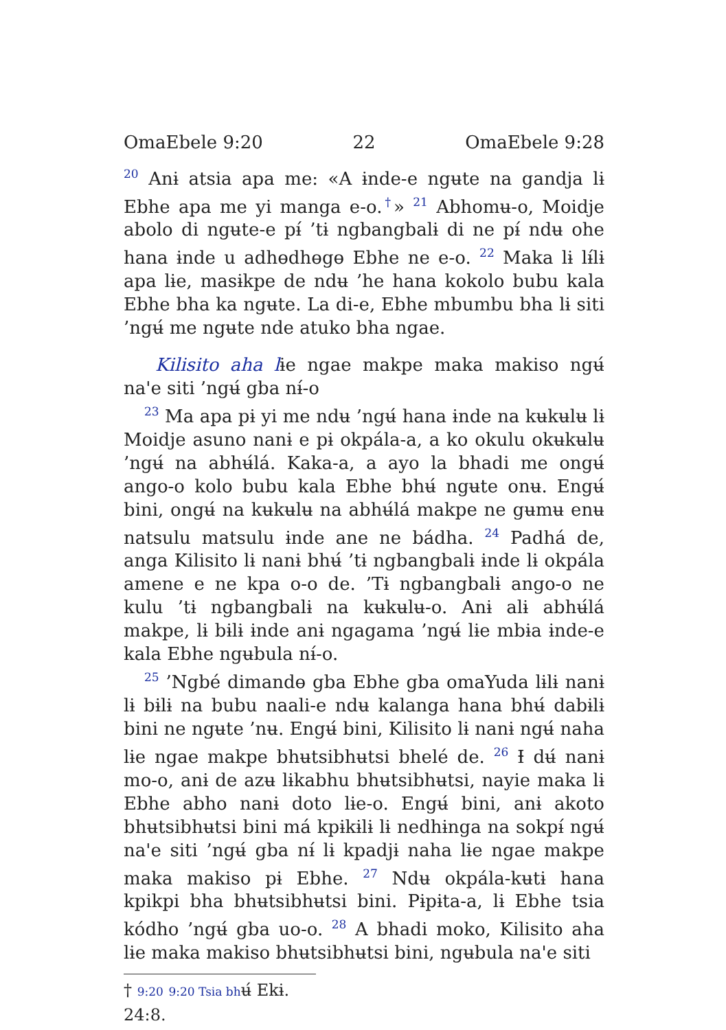OmaEbele 9:20 22 OmaEbele 9:28
<sup>20</sup> Anɨ atsia apa me: «A ɨnde-e ngʉte na gandja lɨ Ebhe apa me yi manga e-o.<sup>†</sup>» <sup>21</sup> Abhomʉ-o, Moidje abolo di ngʉte-e pɨ́ ’tɨ ngbangbalɨ di ne pɨ́ ndʉ ohe hana ɨnde u adhɵdhɵgɵ Ebhe ne e-o. <sup>22</sup> Maka lɨ lɨ́lɨ apa lɨe, masɨkpe de ndʉ ’he hana kokolo bubu kala Ebhe bha ka ngʉte. La di-e, Ebhe mbumbu bha lɨ siti ’ngʉ́ me ngʉte nde atuko bha ngae.
Kilisito aha lɨe ngae makpe maka makiso ngʉ́ na'e siti ’ngʉ́ gba nɨ́-o
<sup>23</sup> Ma apa pɨ yi me ndʉ ’ngʉ́ hana ɨnde na kʉkʉlʉ lɨ Moidje asuno nanɨ e pɨ okpála-a, a ko okulu okʉkʉlʉ ’ngʉ́ na abhʉ́lá. Kaka-a, a ayo la bhadi me ongʉ́ ango-o kolo bubu kala Ebhe bhʉ́ ngʉte onʉ. Engʉ́ bini, ongʉ́ na kʉkʉlʉ na abhʉ́lá makpe ne gʉmʉ enʉ natsulu matsulu ɨnde ane ne bádha. <sup>24</sup> Padhá de, anga Kilisito lɨ nanɨ bhʉ́ ’tɨ ngbangbalɨ ɨnde lɨ okpála amene e ne kpa o-o de. ’Tɨ ngbangbalɨ ango-o ne kulu ’tɨ ngbangbalɨ na kʉkʉlʉ-o. Anɨ alɨ abhʉ́lá makpe, lɨ bɨlɨ ɨnde anɨ ngagama ’ngʉ́ lɨe mbɨa ɨnde-e kala Ebhe ngʉbula nɨ́-o.
<sup>25</sup> ’Ngbé dimandɵ gba Ebhe gba omaYuda lɨlɨ nanɨ lɨ bɨlɨ na bubu naali-e ndʉ kalanga hana bhʉ́ dabɨlɨ bini ne ngʉte ’nʉ. Engʉ́ bini, Kilisito lɨ nanɨ ngʉ́ naha lɨe ngae makpe bhʉtsibhʉtsi bhelé de. <sup>26</sup> Ɨ dʉ́ nanɨ mo-o, anɨ de azʉ lɨkabhu bhʉtsibhʉtsi, nayie maka lɨ Ebhe abho nanɨ doto lɨe-o. Engʉ́ bini, anɨ akoto bhʉtsibhʉtsi bini má kpɨkɨlɨ lɨ nedhɨnga na sokpɨ́ ngʉ́ na'e siti ’ngʉ́ gba nɨ́ lɨ kpadjɨ naha lɨe ngae makpe maka makiso pɨ Ebhe. <sup>27</sup> Ndʉ okpála-kʉtɨ hana kpikpi bha bhʉtsibhʉtsi bini. Pɨpɨta-a, lɨ Ebhe tsia kódho ’ngʉ́ gba uo-o. <sup>28</sup> A bhadi moko, Kilisito aha lɨe maka makiso bhʉtsibhʉtsi bini, ngʉbula na'e siti
† 9:20 9:20 Tsia bhʉ́ Ekɨ. 24:8.